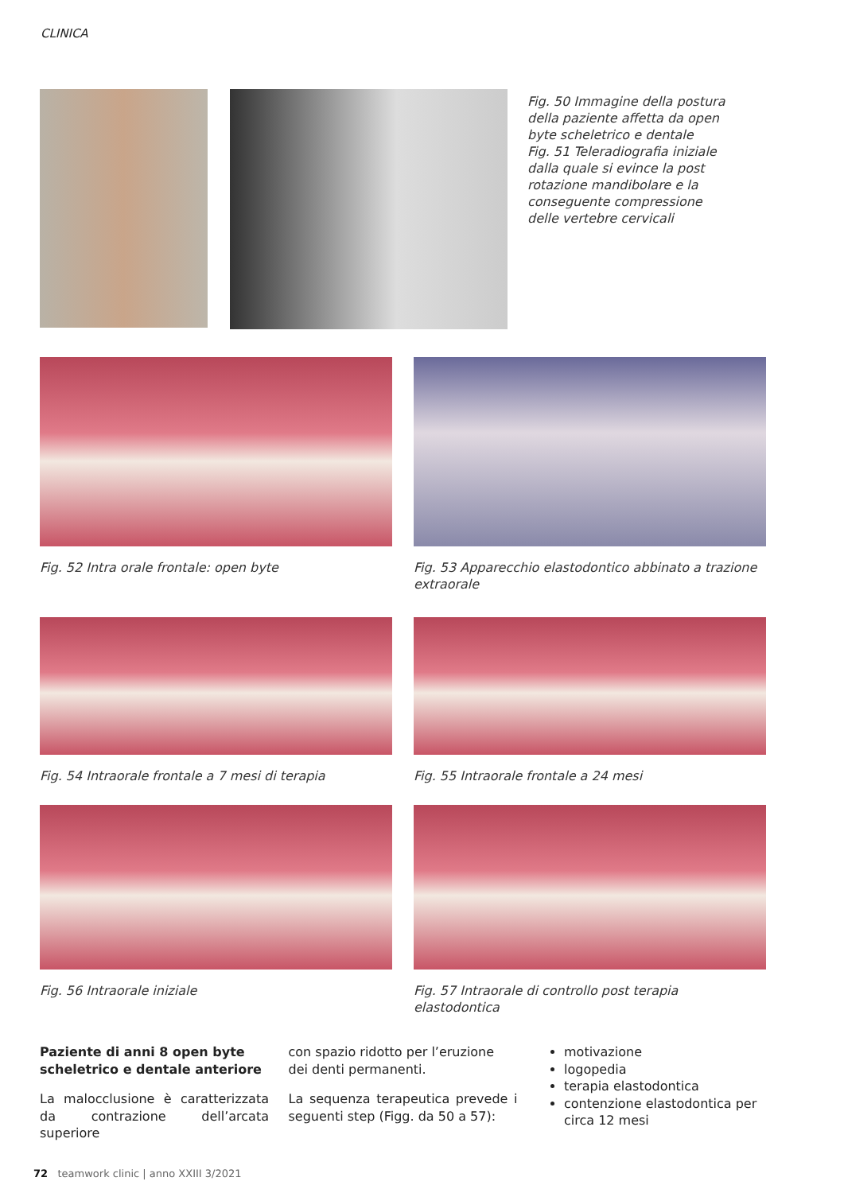CLINICA
Fig. 50 Immagine della postura della paziente affetta da open byte scheletrico e dentale
Fig. 51 Teleradiografia iniziale dalla quale si evince la post rotazione mandibolare e la conseguente compressione delle vertebre cervicali
Fig. 52 Intra orale frontale: open byte Fig. 53 Apparecchio elastodontico abbinato a trazione extraorale
Fig. 54 Intraorale frontale a 7 mesi di terapia
Fig. 55 Intraorale frontale a 24 mesi
Fig. 56 Intraorale iniziale Fig. 57 Intraorale di controllo post terapia elastodontica
Paziente di anni 8 open byte scheletrico e dentale anteriore
La malocclusione è caratterizzata da contrazione dell’arcata superiore
con spazio ridotto per l’eruzione dei denti permanenti.
La sequenza terapeutica prevede i seguenti step (Figg. da 50 a 57):
motivazione
logopedia
terapia elastodontica
contenzione elastodontica per circa 12 mesi
72 teamwork clinic | anno XXIII 3/2021